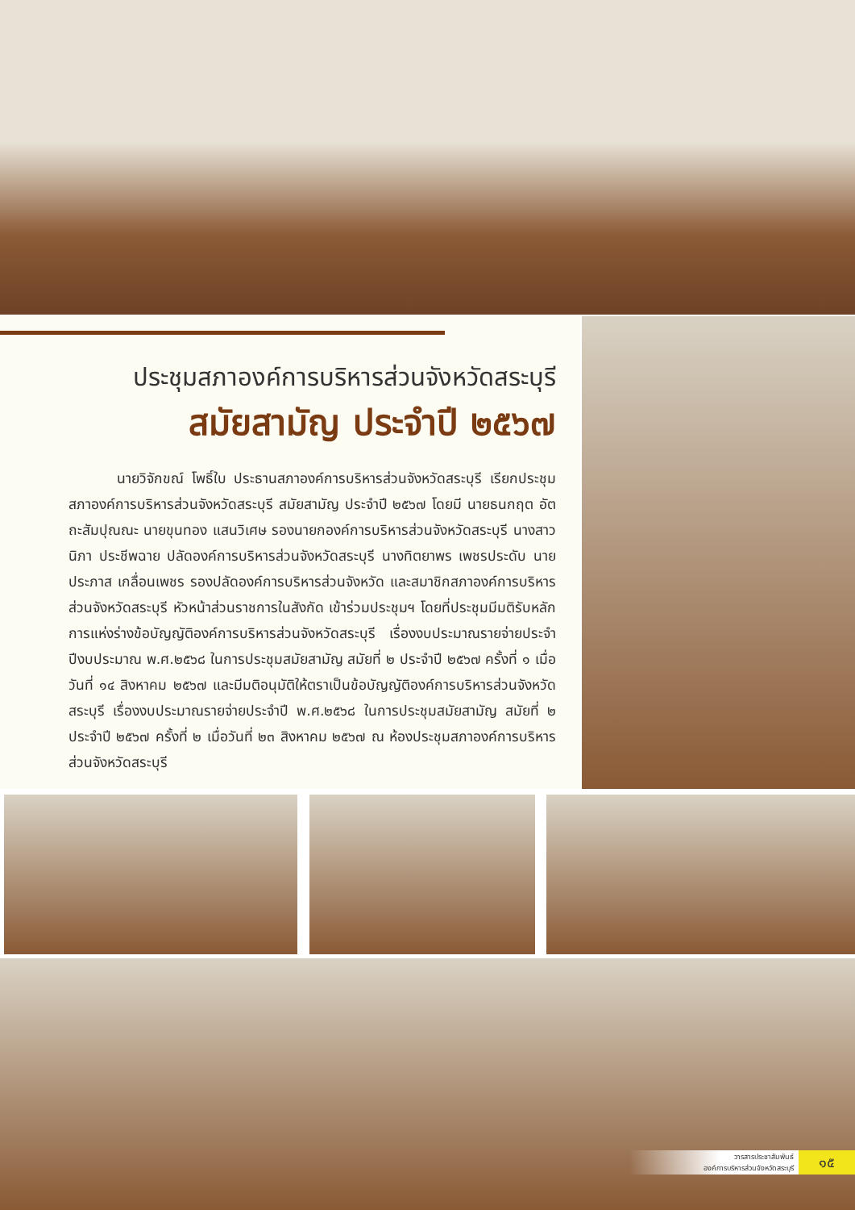ประชุมสภาองค์การบริหารส่วนจังหวัดสระบุรี
สมัยสามัญ ประจำปี ๒๕๖๗
นายวิจักขณ์ โพธิ์ใบ ประธานสภาองค์การบริหารส่วนจังหวัดสระบุรี เรียกประชุมสภาองค์การบริหารส่วนจังหวัดสระบุรี สมัยสามัญ ประจำปี ๒๕๖๗ โดยมี นายธนกฤต อัตถะสัมปุณณะ นายขุนทอง แสนวิเศษ รองนายกองค์การบริหารส่วนจังหวัดสระบุรี นางสาวนิภา ประชีพฉาย ปลัดองค์การบริหารส่วนจังหวัดสระบุรี นางทิตยาพร เพชรประดับ นายประภาส เกลื่อนเพชร รองปลัดองค์การบริหารส่วนจังหวัด และสมาชิกสภาองค์การบริหารส่วนจังหวัดสระบุรี หัวหน้าส่วนราชการในสังกัด เข้าร่วมประชุมฯ โดยที่ประชุมมีมติรับหลักการแห่งร่างข้อบัญญัติองค์การบริหารส่วนจังหวัดสระบุรี เรื่องงบประมาณรายจ่ายประจำปีงบประมาณ พ.ศ.๒๕๖๘ ในการประชุมสมัยสามัญ สมัยที่ ๒ ประจำปี ๒๕๖๗ ครั้งที่ ๑ เมื่อวันที่ ๑๔ สิงหาคม ๒๕๖๗ และมีมติอนุมัติให้ตราเป็นข้อบัญญัติองค์การบริหารส่วนจังหวัดสระบุรี เรื่องงบประมาณรายจ่ายประจำปี พ.ศ.๒๕๖๘ ในการประชุมสมัยสามัญ สมัยที่ ๒ ประจำปี ๒๕๖๗ ครั้งที่ ๒ เมื่อวันที่ ๒๓ สิงหาคม ๒๕๖๗ ณ ห้องประชุมสภาองค์การบริหารส่วนจังหวัดสระบุรี
วารสารประชาสัมพันธ์
องค์การบริหารส่วนจังหวัดสระบุรี
๑๕